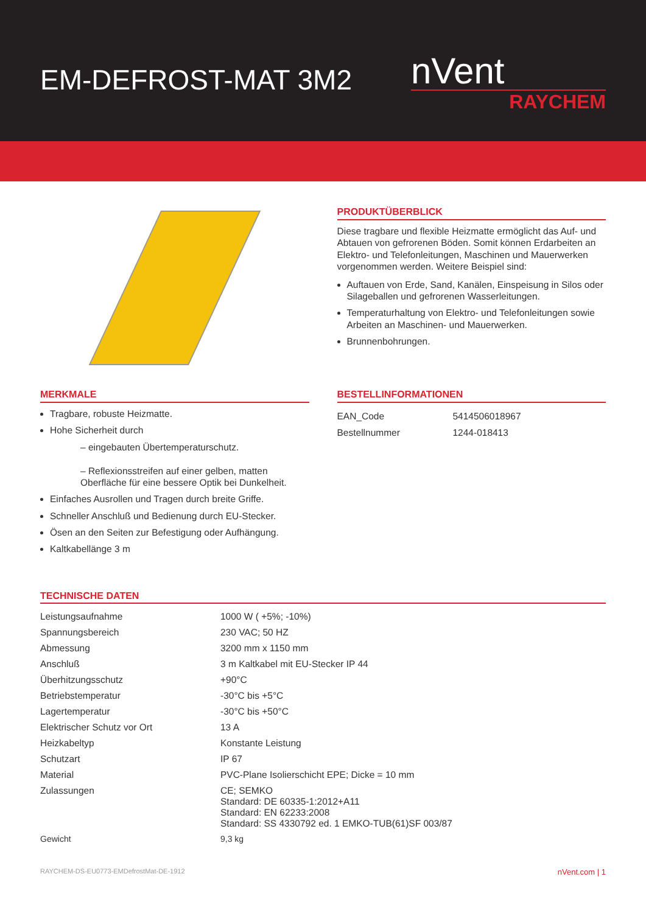EM-DEFROST-MAT 3M2
nVent
RAYCHEM
PRODUKTÜBERBLICK
Diese tragbare und flexible Heizmatte ermöglicht das Auf- und Abtauen von gefrorenen Böden. Somit können Erdarbeiten an Elektro- und Telefonleitungen, Maschinen und Mauerwerken vorgenommen werden. Weitere Beispiel sind:
Auftauen von Erde, Sand, Kanälen, Einspeisung in Silos oder Silageballen und gefrorenen Wasserleitungen.
Temperaturhaltung von Elektro- und Telefonleitungen sowie Arbeiten an Maschinen- und Mauerwerken.
Brunnenbohrungen.
MERKMALE
Tragbare, robuste Heizmatte.
Hohe Sicherheit durch
– eingebauten Übertemperaturschutz.
– Reflexionsstreifen auf einer gelben, matten Oberfläche für eine bessere Optik bei Dunkelheit.
Einfaches Ausrollen und Tragen durch breite Griffe.
Schneller Anschluß und Bedienung durch EU-Stecker.
Ösen an den Seiten zur Befestigung oder Aufhängung.
Kaltkabellänge 3 m
BESTELLINFORMATIONEN
| EAN_Code | 5414506018967 |
| Bestellnummer | 1244-018413 |
TECHNISCHE DATEN
| Leistungsaufnahme | 1000 W ( +5%; -10%) |
| Spannungsbereich | 230 VAC; 50 HZ |
| Abmessung | 3200 mm x 1150 mm |
| Anschluß | 3 m Kaltkabel mit EU-Stecker IP 44 |
| Überhitzungsschutz | +90°C |
| Betriebstemperatur | -30°C bis +5°C |
| Lagertemperatur | -30°C bis +50°C |
| Elektrischer Schutz vor Ort | 13 A |
| Heizkabeltyp | Konstante Leistung |
| Schutzart | IP 67 |
| Material | PVC-Plane Isolierschicht EPE; Dicke = 10 mm |
| Zulassungen | CE; SEMKO Standard: DE 60335-1:2012+A11 Standard: EN 62233:2008 Standard: SS 4330792 ed. 1 EMKO-TUB(61)SF 003/87 |
| Gewicht | 9,3 kg |
RAYCHEM-DS-EU0773-EMDefrostMat-DE-1912 nVent.com | 1